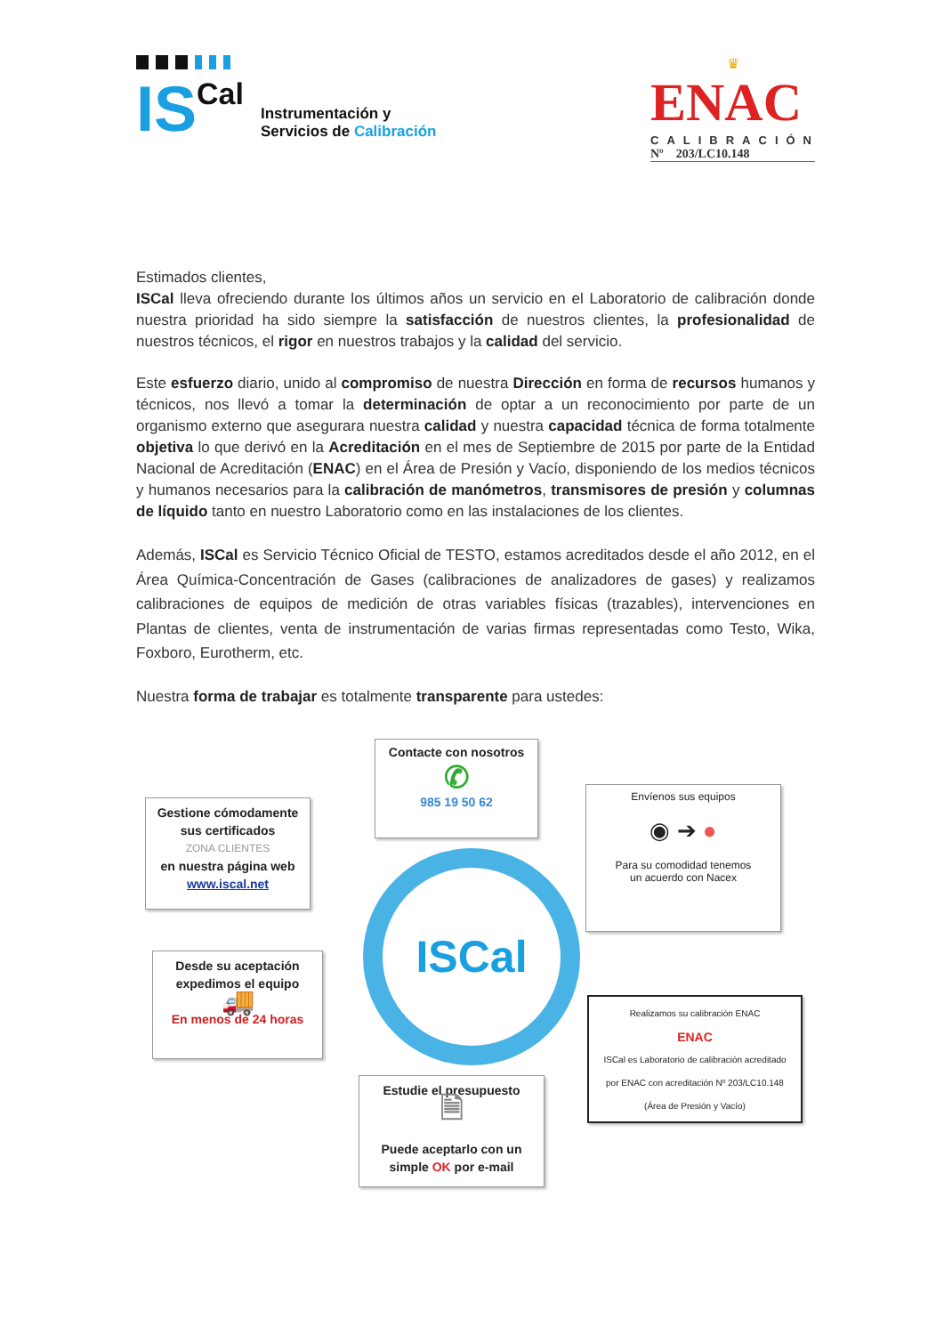IS Cal
Instrumentación y
Servicios de Calibración
♛
ENAC
CALIBRACIÓN
Nº 203/LC10.148
Estimados clientes,
ISCal lleva ofreciendo durante los últimos años un servicio en el Laboratorio de calibración donde nuestra prioridad ha sido siempre la satisfacción de nuestros clientes, la profesionalidad de nuestros técnicos, el rigor en nuestros trabajos y la calidad del servicio.
Este esfuerzo diario, unido al compromiso de nuestra Dirección en forma de recursos humanos y técnicos, nos llevó a tomar la determinación de optar a un reconocimiento por parte de un organismo externo que asegurara nuestra calidad y nuestra capacidad técnica de forma totalmente objetiva lo que derivó en la Acreditación en el mes de Septiembre de 2015 por parte de la Entidad Nacional de Acreditación (ENAC) en el Área de Presión y Vacío, disponiendo de los medios técnicos y humanos necesarios para la calibración de manómetros, transmisores de presión y columnas de líquido tanto en nuestro Laboratorio como en las instalaciones de los clientes.
Además, ISCal es Servicio Técnico Oficial de TESTO, estamos acreditados desde el año 2012, en el Área Química-Concentración de Gases (calibraciones de analizadores de gases) y realizamos calibraciones de equipos de medición de otras variables físicas (trazables), intervenciones en Plantas de clientes, venta de instrumentación de varias firmas representadas como Testo, Wika, Foxboro, Eurotherm, etc.
Nuestra forma de trabajar es totalmente transparente para ustedes:
Contacte con nosotros
✆
985 19 50 62
Gestione cómodamente sus certificados
ZONA CLIENTES
en nuestra página web
www.iscal.net
ISCal
Envíenos sus equipos
◉ ➔ ●
Para su comodidad tenemos
un acuerdo con Nacex
Desde su aceptación expedimos el equipo
🚚
En menos de 24 horas
Realizamos su calibración ENAC
ENAC
ISCal es Laboratorio de calibración acreditado
por ENAC con acreditación Nº 203/LC10.148
(Área de Presión y Vacío)
Estudie el presupuesto
🗎
Puede aceptarlo con un simple OK por e-mail